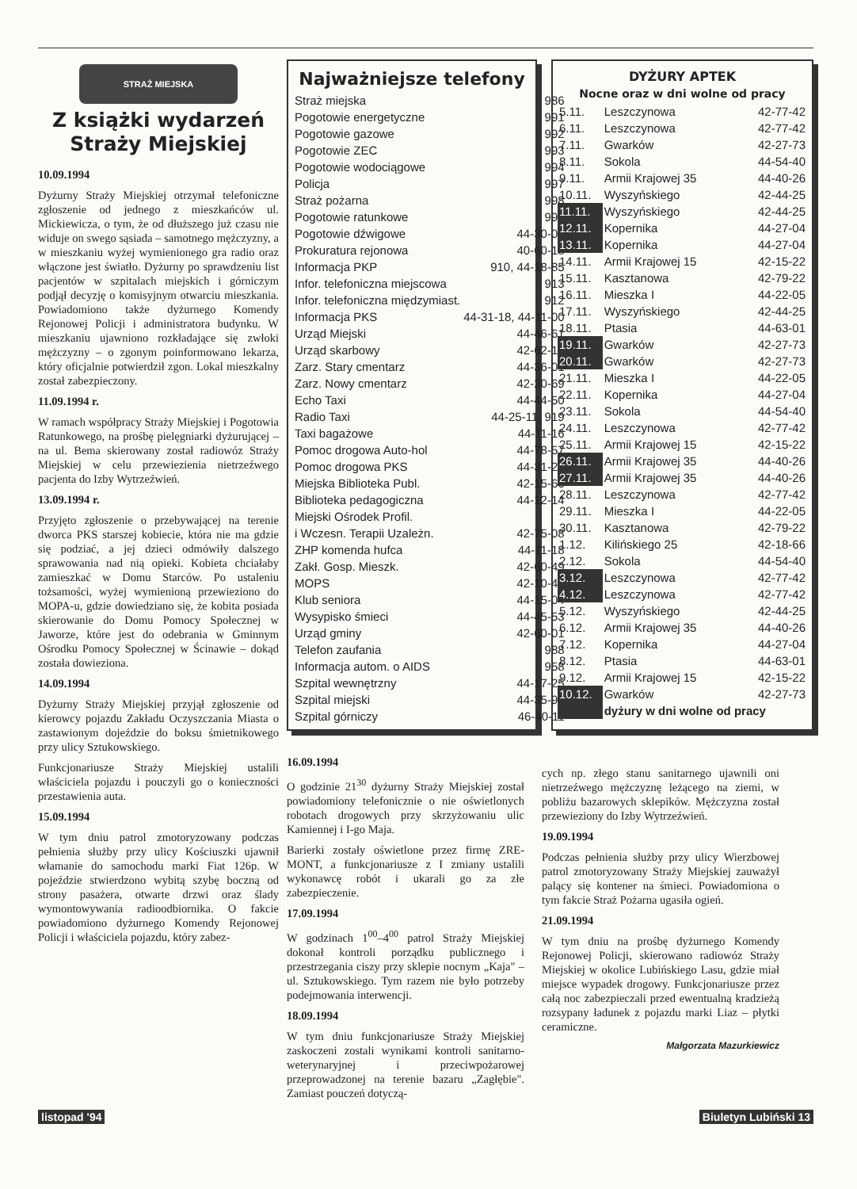STRAŻ MIEJSKA
Z książki wydarzeń Straży Miejskiej
10.09.1994
Dyżurny Straży Miejskiej otrzymał telefoniczne zgłoszenie od jednego z mieszkańców ul. Mickiewicza, o tym, że od dłuższego już czasu nie widuje on swego sąsiada – samotnego mężczyzny, a w mieszkaniu wyżej wymienionego gra radio oraz włączone jest światło. Dyżurny po sprawdzeniu list pacjentów w szpitalach miejskich i górniczym podjął decyzję o komisyjnym otwarciu mieszkania. Powiadomiono także dyżurnego Komendy Rejonowej Policji i administratora budynku. W mieszkaniu ujawniono rozkładające się zwłoki mężczyzny – o zgonym poinformowano lekarza, który oficjalnie potwierdził zgon. Lokal mieszkalny został zabezpieczony.
11.09.1994 r.
W ramach współpracy Straży Miejskiej i Pogotowia Ratunkowego, na prośbę pielęgniarki dyżurującej – na ul. Bema skierowany został radiowóz Straży Miejskiej w celu przewiezienia nietrzeźwego pacjenta do Izby Wytrzeźwień.
13.09.1994 r.
Przyjęto zgłoszenie o przebywającej na terenie dworca PKS starszej kobiecie, która nie ma gdzie się podziać, a jej dzieci odmówiły dalszego sprawowania nad nią opieki. Kobieta chciałaby zamieszkać w Domu Starców. Po ustaleniu tożsamości, wyżej wymienioną przewieziono do MOPA-u, gdzie dowiedziano się, że kobita posiada skierowanie do Domu Pomocy Społecznej w Jaworze, które jest do odebrania w Gminnym Ośrodku Pomocy Społecznej w Ścinawie – dokąd została dowieziona.
14.09.1994
Dyżurny Straży Miejskiej przyjął zgłoszenie od kierowcy pojazdu Zakładu Oczyszczania Miasta o zastawionym dojeździe do boksu śmietnikowego przy ulicy Sztukowskiego.
Funkcjonariusze Straży Miejskiej ustalili właściciela pojazdu i pouczyli go o konieczności przestawienia auta.
15.09.1994
W tym dniu patrol zmotoryzowany podczas pełnienia służby przy ulicy Kościuszki ujawnił włamanie do samochodu marki Fiat 126p. W pojeździe stwierdzono wybitą szybę boczną od strony pasażera, otwarte drzwi oraz ślady wymontowywania radioodbiornika. O fakcie powiadomiono dyżurnego Komendy Rejonowej Policji i właściciela pojazdu, który zabez-
Najważniejsze telefony
| Straż miejska | 986 |
| Pogotowie energetyczne | 991 |
| Pogotowie gazowe | 992 |
| Pogotowie ZEC | 993 |
| Pogotowie wodociągowe | 994 |
| Policja | 997 |
| Straż pożarna | 998 |
| Pogotowie ratunkowe | 999 |
| Pogotowie dźwigowe | 44-30-07 |
| Prokuratura rejonowa | 40-60-18 |
| Informacja PKP | 910, 44-18-85 |
| Infor. telefoniczna miejscowa | 913 |
| Infor. telefoniczna międzymiast. | 912 |
| Informacja PKS | 44-31-18, 44-11-00 |
| Urząd Miejski | 44-46-61 |
| Urząd skarbowy | 42-62-14 |
| Zarz. Stary cmentarz | 44-36-01 |
| Zarz. Nowy cmentarz | 42-20-69 |
| Echo Taxi | 44-44-50 |
| Radio Taxi | 44-25-11, 919 |
| Taxi bagażowe | 44-11-16 |
| Pomoc drogowa Auto-hol | 44-78-57 |
| Pomoc drogowa PKS | 44-31-21 |
| Miejska Biblioteka Publ. | 42-15-66 |
| Biblioteka pedagogiczna | 44-12-14 |
| Miejski Ośrodek Profil. i Wczesn. Terapii Uzależn. | 42-75-08 |
| ZHP komenda hufca | 44-11-18 |
| Zakł. Gosp. Mieszk. | 42-60-49 |
| MOPS | 42-10-43 |
| Klub seniora | 44-15-04 |
| Wysypisko śmieci | 44-45-53 |
| Urząd gminy | 42-60-01 |
| Telefon zaufania | 988 |
| Informacja autom. o AIDS | 958 |
| Szpital wewnętrzny | 44-17-25 |
| Szpital miejski | 44-35-97 |
| Szpital górniczy | 46-40-11 |
DYŻURY APTEK
Nocne oraz w dni wolne od pracy
| 5.11. | Leszczynowa | 42-77-42 |
| 6.11. | Leszczynowa | 42-77-42 |
| 7.11. | Gwarków | 42-27-73 |
| 8.11. | Sokola | 44-54-40 |
| 9.11. | Armii Krajowej 35 | 44-40-26 |
| 10.11. | Wyszyńskiego | 42-44-25 |
| 11.11. | Wyszyńskiego | 42-44-25 |
| 12.11. | Kopernika | 44-27-04 |
| 13.11. | Kopernika | 44-27-04 |
| 14.11. | Armii Krajowej 15 | 42-15-22 |
| 15.11. | Kasztanowa | 42-79-22 |
| 16.11. | Mieszka I | 44-22-05 |
| 17.11. | Wyszyńskiego | 42-44-25 |
| 18.11. | Ptasia | 44-63-01 |
| 19.11. | Gwarków | 42-27-73 |
| 20.11. | Gwarków | 42-27-73 |
| 21.11. | Mieszka I | 44-22-05 |
| 22.11. | Kopernika | 44-27-04 |
| 23.11. | Sokola | 44-54-40 |
| 24.11. | Leszczynowa | 42-77-42 |
| 25.11. | Armii Krajowej 15 | 42-15-22 |
| 26.11. | Armii Krajowej 35 | 44-40-26 |
| 27.11. | Armii Krajowej 35 | 44-40-26 |
| 28.11. | Leszczynowa | 42-77-42 |
| 29.11. | Mieszka I | 44-22-05 |
| 30.11. | Kasztanowa | 42-79-22 |
| 1.12. | Kilińskiego 25 | 42-18-66 |
| 2.12. | Sokola | 44-54-40 |
| 3.12. | Leszczynowa | 42-77-42 |
| 4.12. | Leszczynowa | 42-77-42 |
| 5.12. | Wyszyńskiego | 42-44-25 |
| 6.12. | Armii Krajowej 35 | 44-40-26 |
| 7.12. | Kopernika | 44-27-04 |
| 8.12. | Ptasia | 44-63-01 |
| 9.12. | Armii Krajowej 15 | 42-15-22 |
| 10.12. | Gwarków | 42-27-73 |
| | dyżury w dni wolne od pracy | |
16.09.1994
O godzinie 21<sup>30</sup> dyżurny Straży Miejskiej został powiadomiony telefonicznie o nie oświetlonych robotach drogowych przy skrzyżowaniu ulic Kamiennej i I-go Maja.
Barierki zostały oświetlone przez firmę ZRE-MONT, a funkcjonariusze z I zmiany ustalili wykonawcę robót i ukarali go za złe zabezpieczenie.
17.09.1994
W godzinach 1<sup>00</sup>–4<sup>00</sup> patrol Straży Miejskiej dokonał kontroli porządku publicznego i przestrzegania ciszy przy sklepie nocnym „Kaja" – ul. Sztukowskiego. Tym razem nie było potrzeby podejmowania interwencji.
18.09.1994
W tym dniu funkcjonariusze Straży Miejskiej zaskoczeni zostali wynikami kontroli sanitarno-weterynaryjnej i przeciwpożarowej przeprowadzonej na terenie bazaru „Zagłębie". Zamiast pouczeń dotyczą-
cych np. złego stanu sanitarnego ujawnili oni nietrzeźwego mężczyznę leżącego na ziemi, w pobliżu bazarowych sklepików. Mężczyzna został przewieziony do Izby Wytrzeźwień.
19.09.1994
Podczas pełnienia służby przy ulicy Wierzbowej patrol zmotoryzowany Straży Miejskiej zauważył palący się kontener na śmieci. Powiadomiona o tym fakcie Straż Pożarna ugasiła ogień.
21.09.1994
W tym dniu na prośbę dyżurnego Komendy Rejonowej Policji, skierowano radiowóz Straży Miejskiej w okolice Lubińskiego Lasu, gdzie miał miejsce wypadek drogowy. Funkcjonariusze przez całą noc zabezpieczali przed ewentualną kradzieżą rozsypany ładunek z pojazdu marki Liaz – płytki ceramiczne.
Małgorzata Mazurkiewicz
listopad '94 Biuletyn Lubiński 13